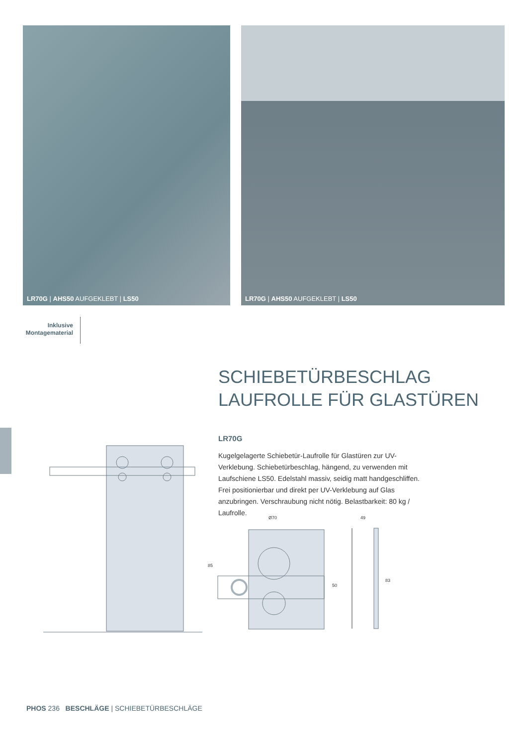LR70G | AHS50 AUFGEKLEBT | LS50
LR70G | AHS50 AUFGEKLEBT | LS50
Inklusive Montagematerial
SCHIEBETÜRBESCHLAG
LAUFROLLE FÜR GLASTÜREN
LR70G
Kugelgelagerte Schiebetür-Laufrolle für Glastüren zur UV-Verklebung. Schiebetürbeschlag, hängend, zu verwenden mit Laufschiene LS50. Edelstahl massiv, seidig matt handgeschliffen. Frei positionierbar und direkt per UV-Verklebung auf Glas anzubringen. Verschraubung nicht nötig. Belastbarkeit: 80 kg / Laufrolle.
Ø70
49
85
50
83
PHOS 236 BESCHLÄGE | SCHIEBETÜRBESCHLÄGE